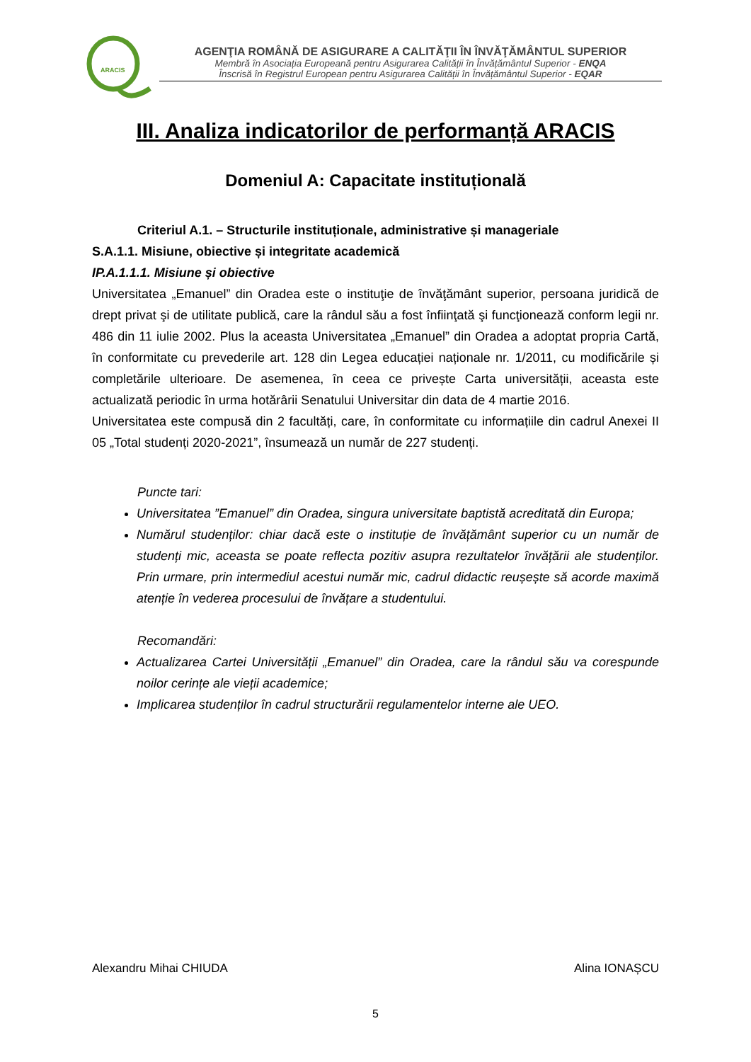ARACIS
AGENŢIA ROMÂNĂ DE ASIGURARE A CALITĂŢII ÎN ÎNVĂŢĂMÂNTUL SUPERIOR
Membră în Asociația Europeană pentru Asigurarea Calității în Învățământul Superior - ENQA
Înscrisă în Registrul European pentru Asigurarea Calității în Învățământul Superior - EQAR
III. Analiza indicatorilor de performanță ARACIS
Domeniul A: Capacitate instituțională
Criteriul A.1. – Structurile instituționale, administrative și manageriale
S.A.1.1. Misiune, obiective și integritate academică
IP.A.1.1.1. Misiune și obiective
Universitatea „Emanuel” din Oradea este o instituţie de învăţământ superior, persoana juridică de drept privat şi de utilitate publică, care la rândul său a fost înfiinţată şi funcţionează conform legii nr. 486 din 11 iulie 2002. Plus la aceasta Universitatea „Emanuel” din Oradea a adoptat propria Cartă, în conformitate cu prevederile art. 128 din Legea educației naționale nr. 1/2011, cu modificările și completările ulterioare. De asemenea, în ceea ce privește Carta universității, aceasta este actualizată periodic în urma hotărârii Senatului Universitar din data de 4 martie 2016.
Universitatea este compusă din 2 facultăți, care, în conformitate cu informațiile din cadrul Anexei II 05 „Total studenți 2020-2021”, însumează un număr de 227 studenți.
Puncte tari:
Universitatea ”Emanuel” din Oradea, singura universitate baptistă acreditată din Europa;
Numărul studenților: chiar dacă este o instituție de învățământ superior cu un număr de studenți mic, aceasta se poate reflecta pozitiv asupra rezultatelor învățării ale studenților. Prin urmare, prin intermediul acestui număr mic, cadrul didactic reușește să acorde maximă atenție în vederea procesului de învățare a studentului.
Recomandări:
Actualizarea Cartei Universității „Emanuel” din Oradea, care la rândul său va corespunde noilor cerințe ale vieții academice;
Implicarea studenților în cadrul structurării regulamentelor interne ale UEO.
Alexandru Mihai CHIUDA Alina IONAȘCU
5